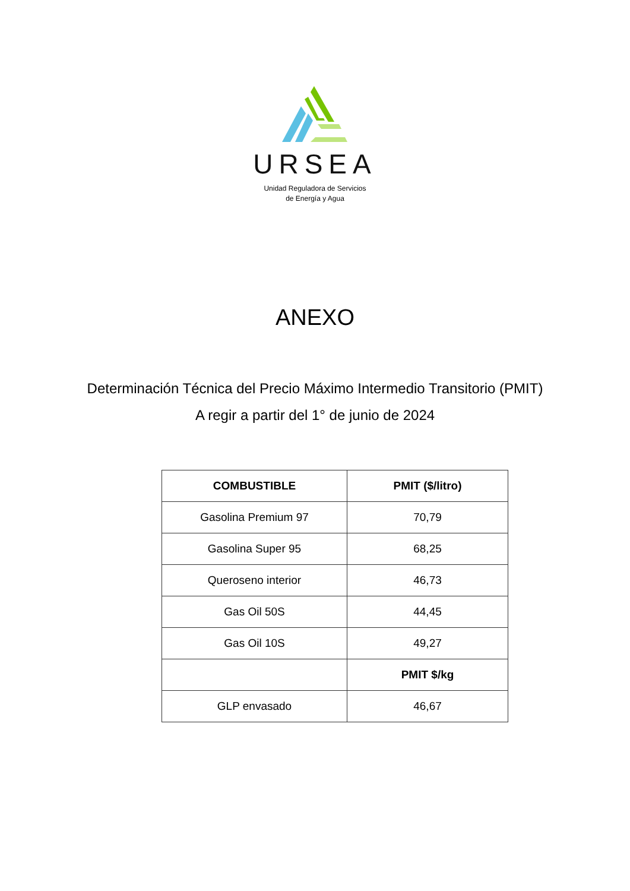URSEA
Unidad Reguladora de Servicios
de Energía y Agua
ANEXO
Determinación Técnica del Precio Máximo Intermedio Transitorio (PMIT)
A regir a partir del 1° de junio de 2024
| COMBUSTIBLE | PMIT ($/litro) |
| --- | --- |
| Gasolina Premium 97 | 70,79 |
| Gasolina Super 95 | 68,25 |
| Queroseno interior | 46,73 |
| Gas Oil 50S | 44,45 |
| Gas Oil 10S | 49,27 |
| | PMIT $/kg |
| GLP envasado | 46,67 |